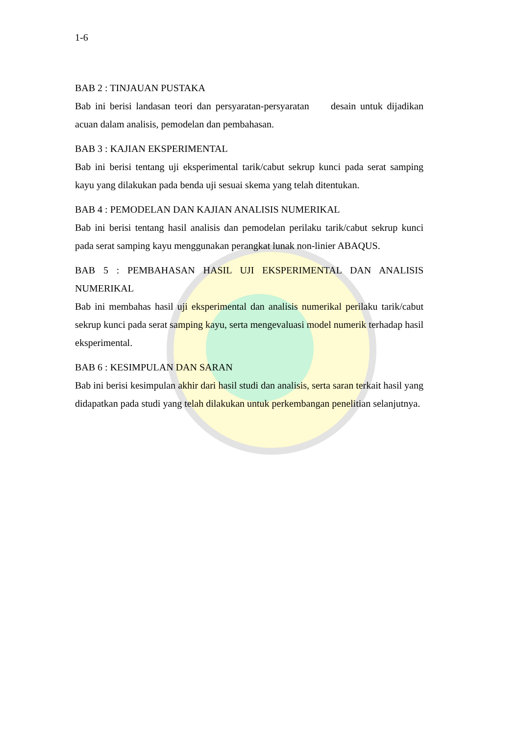1-6
BAB 2 : TINJAUAN PUSTAKA
Bab ini berisi landasan teori dan persyaratan-persyaratan desain untuk dijadikan acuan dalam analisis, pemodelan dan pembahasan.
BAB 3 : KAJIAN EKSPERIMENTAL
Bab ini berisi tentang uji eksperimental tarik/cabut sekrup kunci pada serat samping kayu yang dilakukan pada benda uji sesuai skema yang telah ditentukan.
BAB 4 : PEMODELAN DAN KAJIAN ANALISIS NUMERIKAL
Bab ini berisi tentang hasil analisis dan pemodelan perilaku tarik/cabut sekrup kunci pada serat samping kayu menggunakan perangkat lunak non-linier ABAQUS.
BAB 5 : PEMBAHASAN HASIL UJI EKSPERIMENTAL DAN ANALISIS NUMERIKAL
Bab ini membahas hasil uji eksperimental dan analisis numerikal perilaku tarik/cabut sekrup kunci pada serat samping kayu, serta mengevaluasi model numerik terhadap hasil eksperimental.
BAB 6 : KESIMPULAN DAN SARAN
Bab ini berisi kesimpulan akhir dari hasil studi dan analisis, serta saran terkait hasil yang didapatkan pada studi yang telah dilakukan untuk perkembangan penelitian selanjutnya.